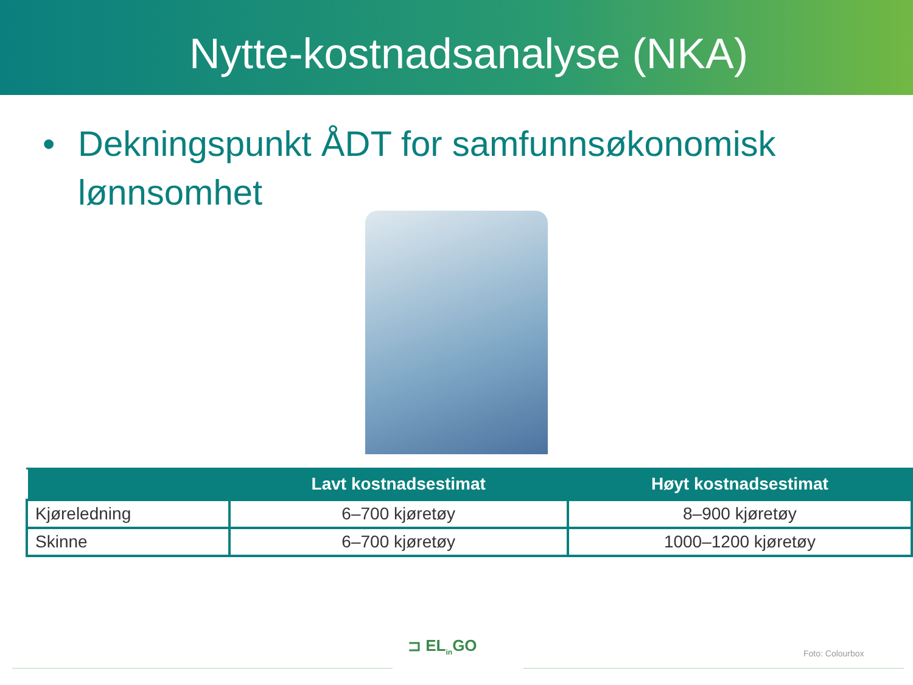Nytte-kostnadsanalyse (NKA)
• Dekningspunkt ÅDT for samfunnsøkonomisk lønnsomhet
| | Lavt kostnadsestimat | Høyt kostnadsestimat |
| --- | --- | --- |
| Kjøreledning | 6–700 kjøretøy | 8–900 kjøretøy |
| Skinne | 6–700 kjøretøy | 1000–1200 kjøretøy |
⊐ EL<sub>in</sub>GO Foto: Colourbox